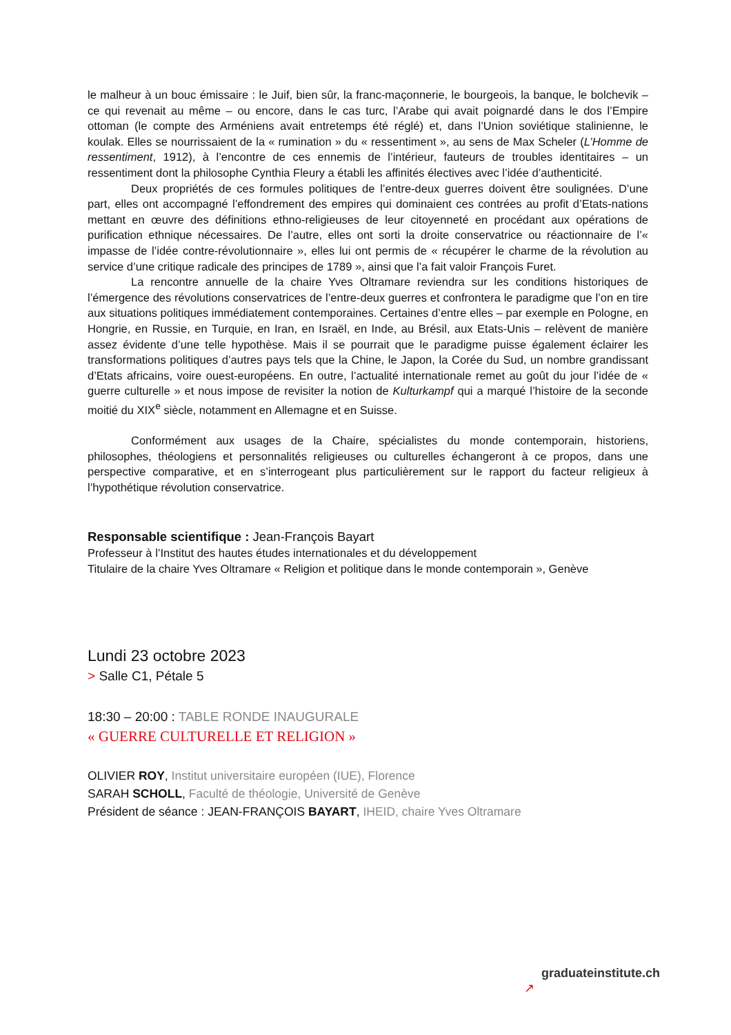le malheur à un bouc émissaire : le Juif, bien sûr, la franc-maçonnerie, le bourgeois, la banque, le bolchevik – ce qui revenait au même – ou encore, dans le cas turc, l’Arabe qui avait poignardé dans le dos l’Empire ottoman (le compte des Arméniens avait entretemps été réglé) et, dans l’Union soviétique stalinienne, le koulak. Elles se nourrissaient de la « rumination » du « ressentiment », au sens de Max Scheler (L’Homme de ressentiment, 1912), à l’encontre de ces ennemis de l’intérieur, fauteurs de troubles identitaires – un ressentiment dont la philosophe Cynthia Fleury a établi les affinités électives avec l’idée d’authenticité.
Deux propriétés de ces formules politiques de l’entre-deux guerres doivent être soulignées. D’une part, elles ont accompagné l’effondrement des empires qui dominaient ces contrées au profit d’Etats-nations mettant en œuvre des définitions ethno-religieuses de leur citoyenneté en procédant aux opérations de purification ethnique nécessaires. De l’autre, elles ont sorti la droite conservatrice ou réactionnaire de l’« impasse de l’idée contre-révolutionnaire », elles lui ont permis de « récupérer le charme de la révolution au service d’une critique radicale des principes de 1789 », ainsi que l’a fait valoir François Furet.
La rencontre annuelle de la chaire Yves Oltramare reviendra sur les conditions historiques de l’émergence des révolutions conservatrices de l’entre-deux guerres et confrontera le paradigme que l’on en tire aux situations politiques immédiatement contemporaines. Certaines d’entre elles – par exemple en Pologne, en Hongrie, en Russie, en Turquie, en Iran, en Israël, en Inde, au Brésil, aux Etats-Unis – relèvent de manière assez évidente d’une telle hypothèse. Mais il se pourrait que le paradigme puisse également éclairer les transformations politiques d’autres pays tels que la Chine, le Japon, la Corée du Sud, un nombre grandissant d’Etats africains, voire ouest-européens. En outre, l’actualité internationale remet au goût du jour l’idée de « guerre culturelle » et nous impose de revisiter la notion de Kulturkampf qui a marqué l’histoire de la seconde moitié du XIX<sup>e</sup> siècle, notamment en Allemagne et en Suisse.
Conformément aux usages de la Chaire, spécialistes du monde contemporain, historiens, philosophes, théologiens et personnalités religieuses ou culturelles échangeront à ce propos, dans une perspective comparative, et en s’interrogeant plus particulièrement sur le rapport du facteur religieux à l’hypothétique révolution conservatrice.
Responsable scientifique : Jean-François Bayart
Professeur à l’Institut des hautes études internationales et du développement
Titulaire de la chaire Yves Oltramare « Religion et politique dans le monde contemporain », Genève
Lundi 23 octobre 2023
> Salle C1, Pétale 5
18:30 – 20:00 : TABLE RONDE INAUGURALE
« GUERRE CULTURELLE ET RELIGION »
OLIVIER ROY, Institut universitaire européen (IUE), Florence
SARAH SCHOLL, Faculté de théologie, Université de Genève
Président de séance : JEAN-FRANÇOIS BAYART, IHEID, chaire Yves Oltramare
graduateinstitute.ch
↗